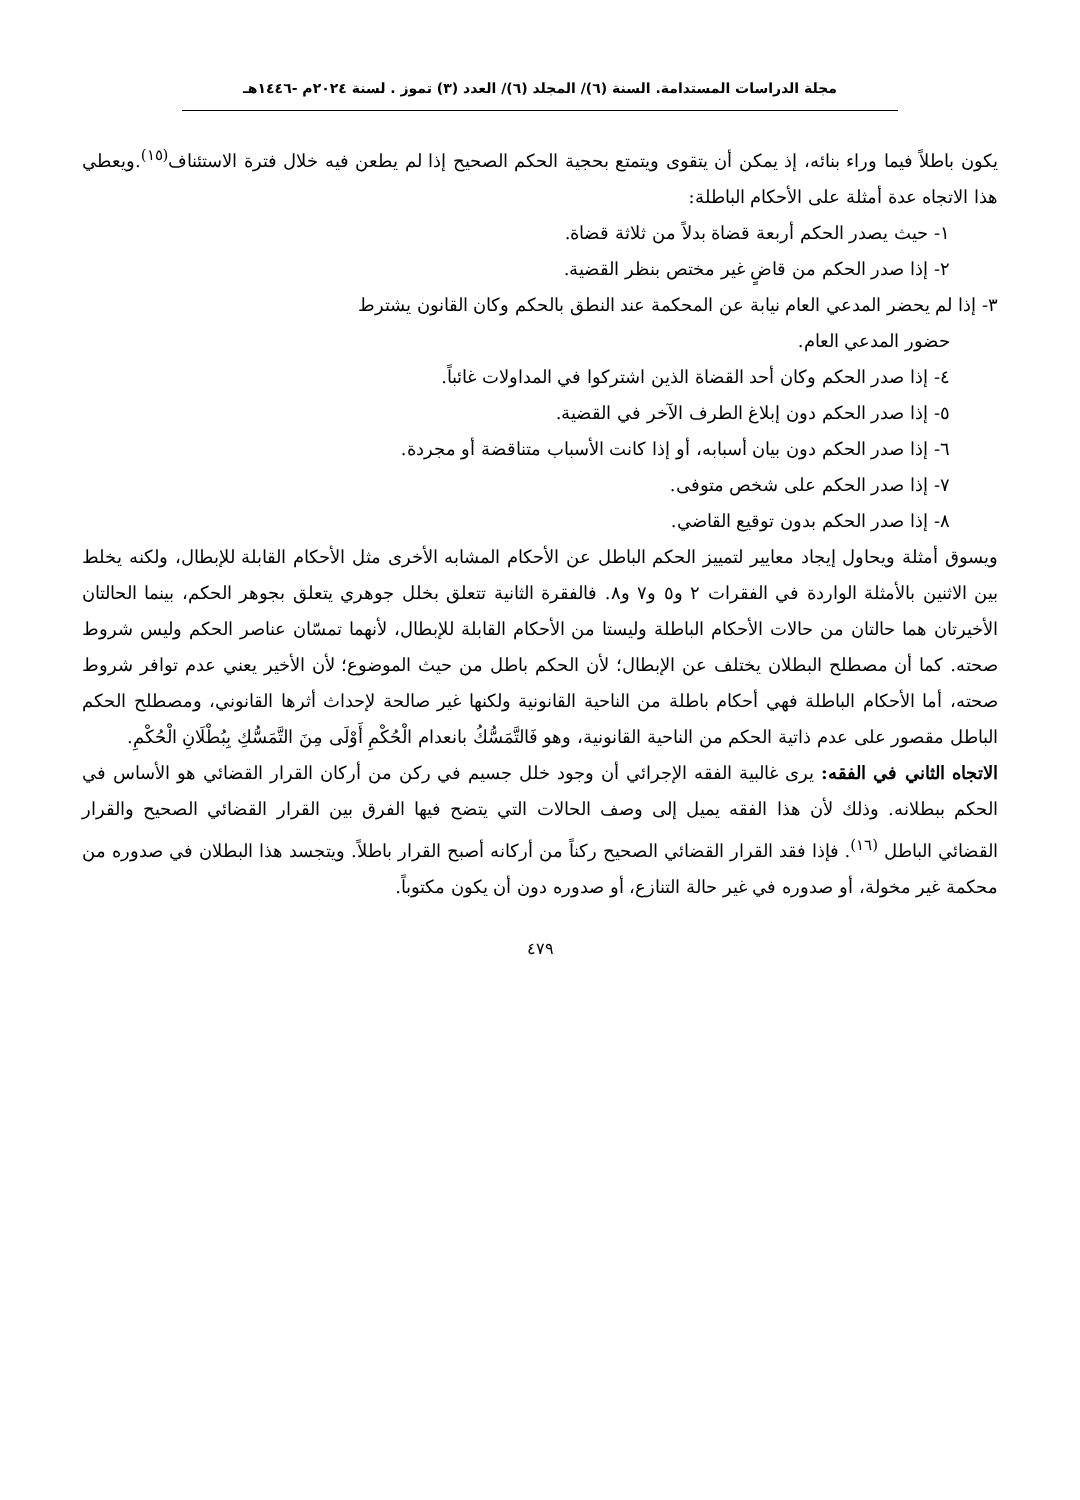مجلة الدراسات المستدامة. السنة (٦)/ المجلد (٦)/ العدد (٣) تموز . لسنة ٢٠٢٤م -١٤٤٦هـ
يكون باطلاً فيما وراء بنائه، إذ يمكن أن يتقوى ويتمتع بحجية الحكم الصحيح إذا لم يطعن فيه خلال فترة الاستئناف<sup>(١٥)</sup>.ويعطي هذا الاتجاه عدة أمثلة على الأحكام الباطلة:
١- حيث يصدر الحكم أربعة قضاة بدلاً من ثلاثة قضاة.
٢- إذا صدر الحكم من قاضٍ غير مختص بنظر القضية.
٣- إذا لم يحضر المدعي العام نيابة عن المحكمة عند النطق بالحكم وكان القانون يشترط
حضور المدعي العام.
٤- إذا صدر الحكم وكان أحد القضاة الذين اشتركوا في المداولات غائباً.
٥- إذا صدر الحكم دون إبلاغ الطرف الآخر في القضية.
٦- إذا صدر الحكم دون بيان أسبابه، أو إذا كانت الأسباب متناقضة أو مجردة.
٧- إذا صدر الحكم على شخص متوفى.
٨- إذا صدر الحكم بدون توقيع القاضي.
ويسوق أمثلة ويحاول إيجاد معايير لتمييز الحكم الباطل عن الأحكام المشابه الأخرى مثل الأحكام القابلة للإبطال، ولكنه يخلط بين الاثنين بالأمثلة الواردة في الفقرات ٢ و٥ و٧ و٨. فالفقرة الثانية تتعلق بخلل جوهري يتعلق بجوهر الحكم، بينما الحالتان الأخيرتان هما حالتان من حالات الأحكام الباطلة وليستا من الأحكام القابلة للإبطال، لأنهما تمسّان عناصر الحكم وليس شروط صحته. كما أن مصطلح البطلان يختلف عن الإبطال؛ لأن الحكم باطل من حيث الموضوع؛ لأن الأخير يعني عدم توافر شروط صحته، أما الأحكام الباطلة فهي أحكام باطلة من الناحية القانونية ولكنها غير صالحة لإحداث أثرها القانوني، ومصطلح الحكم الباطل مقصور على عدم ذاتية الحكم من الناحية القانونية، وهو فَالتَّمَسُّكُ بانعدام الْحُكْمِ أَوْلَى مِنَ التَّمَسُّكِ بِبُطْلَانِ الْحُكْمِ.
الاتجاه الثاني في الفقه: يرى غالبية الفقه الإجرائي أن وجود خلل جسيم في ركن من أركان القرار القضائي هو الأساس في الحكم ببطلانه. وذلك لأن هذا الفقه يميل إلى وصف الحالات التي يتضح فيها الفرق بين القرار القضائي الصحيح والقرار القضائي الباطل <sup>(١٦)</sup>. فإذا فقد القرار القضائي الصحيح ركناً من أركانه أصبح القرار باطلاً. ويتجسد هذا البطلان في صدوره من محكمة غير مخولة، أو صدوره في غير حالة التنازع، أو صدوره دون أن يكون مكتوباً.
٤٧٩